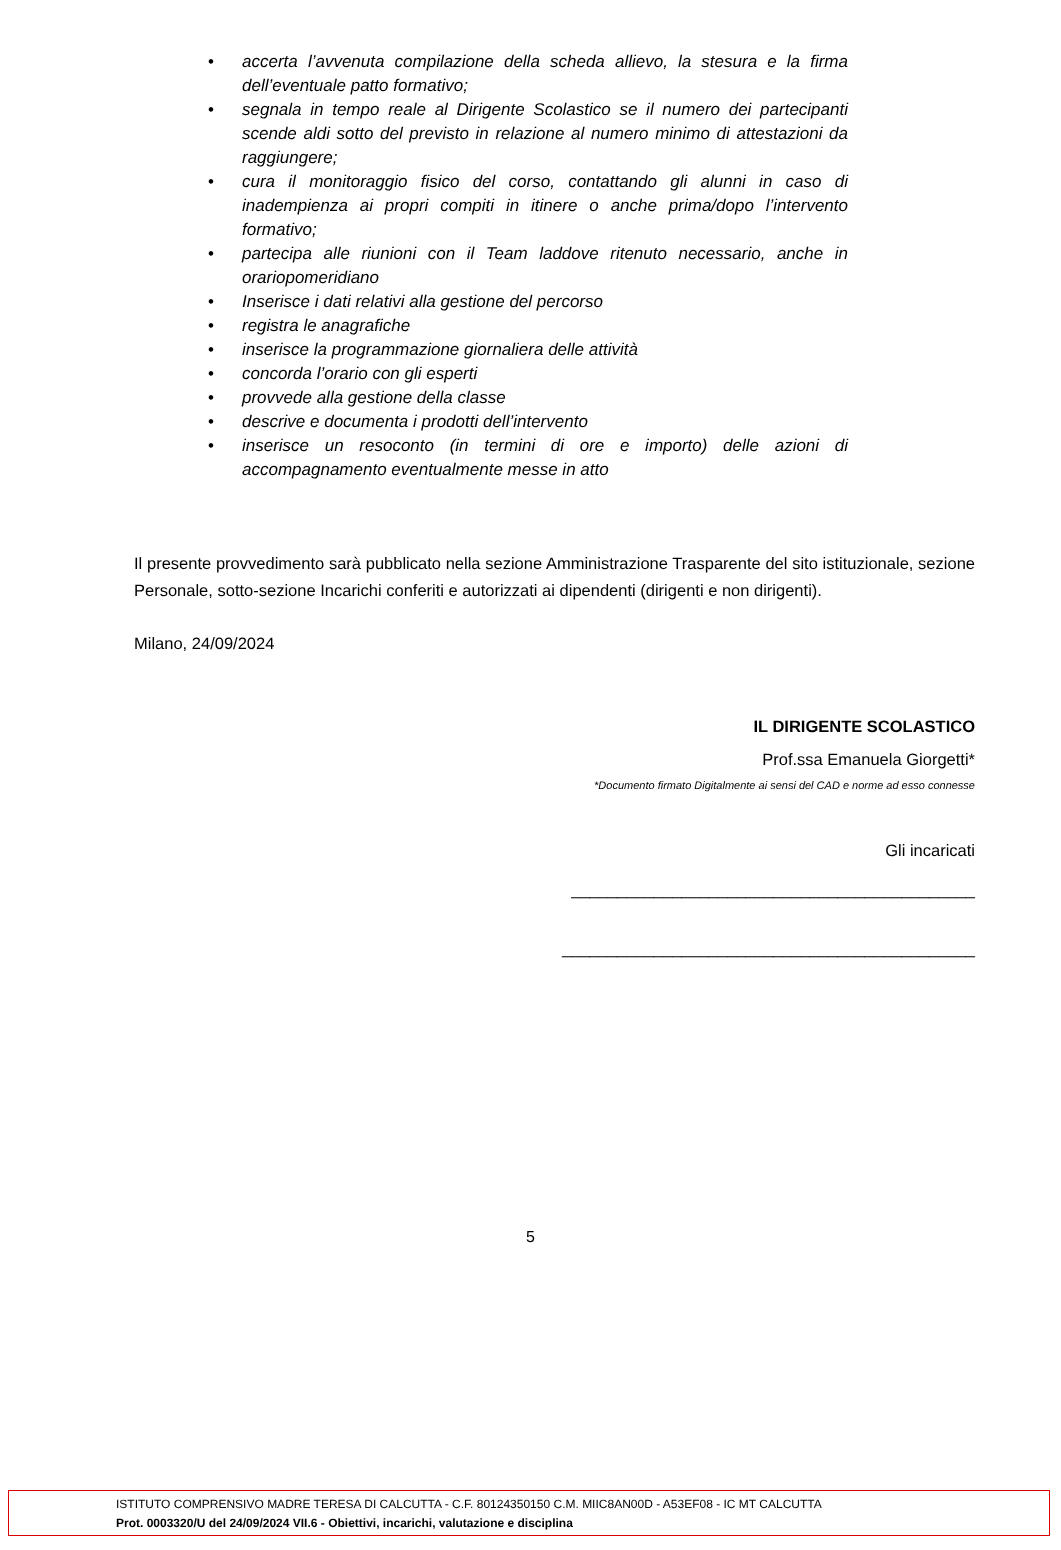• accerta l’avvenuta compilazione della scheda allievo, la stesura e la firma dell’eventuale patto formativo;
• segnala in tempo reale al Dirigente Scolastico se il numero dei partecipanti scende aldi sotto del previsto in relazione al numero minimo di attestazioni da raggiungere;
• cura il monitoraggio fisico del corso, contattando gli alunni in caso di inadempienza ai propri compiti in itinere o anche prima/dopo l’intervento formativo;
• partecipa alle riunioni con il Team laddove ritenuto necessario, anche in orariopomeridiano
• Inserisce i dati relativi alla gestione del percorso
• registra le anagrafiche
• inserisce la programmazione giornaliera delle attività
• concorda l’orario con gli esperti
• provvede alla gestione della classe
• descrive e documenta i prodotti dell’intervento
• inserisce un resoconto (in termini di ore e importo) delle azioni di accompagnamento eventualmente messe in atto
Il presente provvedimento sarà pubblicato nella sezione Amministrazione Trasparente del sito istituzionale, sezione Personale, sotto-sezione Incarichi conferiti e autorizzati ai dipendenti (dirigenti e non dirigenti).
Milano, 24/09/2024
IL DIRIGENTE SCOLASTICO
Prof.ssa Emanuela Giorgetti*
*Documento firmato Digitalmente ai sensi del CAD e norme ad esso connesse
Gli incaricati
____________________________________________
_____________________________________________
5
ISTITUTO COMPRENSIVO MADRE TERESA DI CALCUTTA - C.F. 80124350150 C.M. MIIC8AN00D - A53EF08 - IC MT CALCUTTA
Prot. 0003320/U del 24/09/2024 VII.6 - Obiettivi, incarichi, valutazione e disciplina